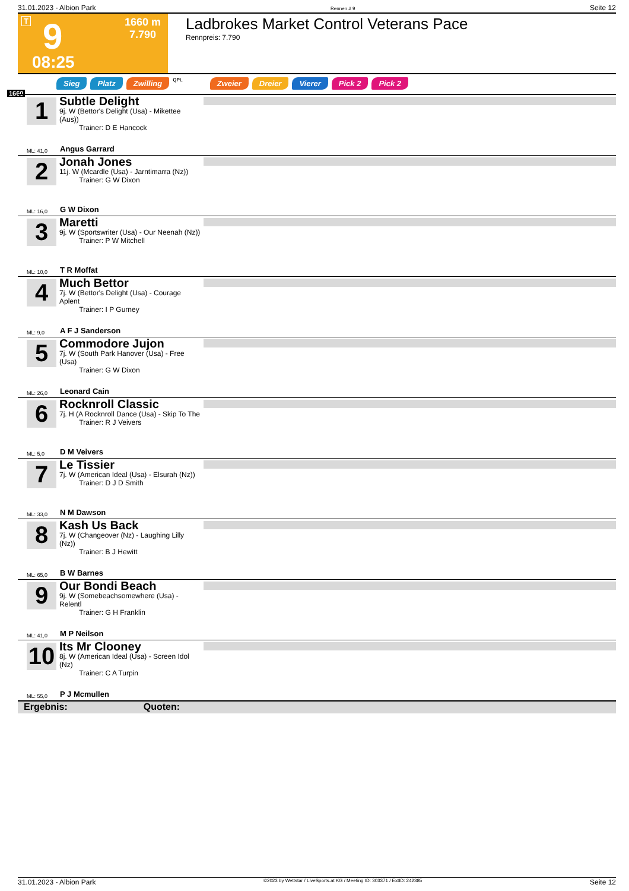31.01.2023 - Albion Park Rennen # 9 Seite 12
T 9
08:25
1660 m
7.790
Ladbrokes Market Control Veterans Pace
Rennpreis: 7.790
Sieg Platz Zwilling QPL Zweier Dreier Vierer Pick 2 Pick 2
1660
1
Subtle Delight
9j. W (Bettor's Delight (Usa) - Mikettee (Aus))
Trainer: D E Hancock
ML: 41,0 Angus Garrard
2
Jonah Jones
11j. W (Mcardle (Usa) - Jarntimarra (Nz))
Trainer: G W Dixon
ML: 16,0 G W Dixon
3
Maretti
9j. W (Sportswriter (Usa) - Our Neenah (Nz))
Trainer: P W Mitchell
ML: 10,0 T R Moffat
4
Much Bettor
7j. W (Bettor's Delight (Usa) - Courage Aplent
Trainer: I P Gurney
ML: 9,0 A F J Sanderson
5
Commodore Jujon
7j. W (South Park Hanover (Usa) - Free (Usa)
Trainer: G W Dixon
ML: 26,0 Leonard Cain
6
Rocknroll Classic
7j. H (A Rocknroll Dance (Usa) - Skip To The
Trainer: R J Veivers
ML: 5,0 D M Veivers
7
Le Tissier
7j. W (American Ideal (Usa) - Elsurah (Nz))
Trainer: D J D Smith
ML: 33,0 N M Dawson
8
Kash Us Back
7j. W (Changeover (Nz) - Laughing Lilly (Nz))
Trainer: B J Hewitt
ML: 65,0 B W Barnes
9
Our Bondi Beach
9j. W (Somebeachsomewhere (Usa) - Relentl
Trainer: G H Franklin
ML: 41,0 M P Neilson
10
Its Mr Clooney
8j. W (American Ideal (Usa) - Screen Idol (Nz)
Trainer: C A Turpin
ML: 55,0 P J Mcmullen
Ergebnis: Quoten:
31.01.2023 - Albion Park ©2023 by Wettstar / LiveSports.at KG / Meeting ID: 303371 / ExtID: 242385 Seite 12